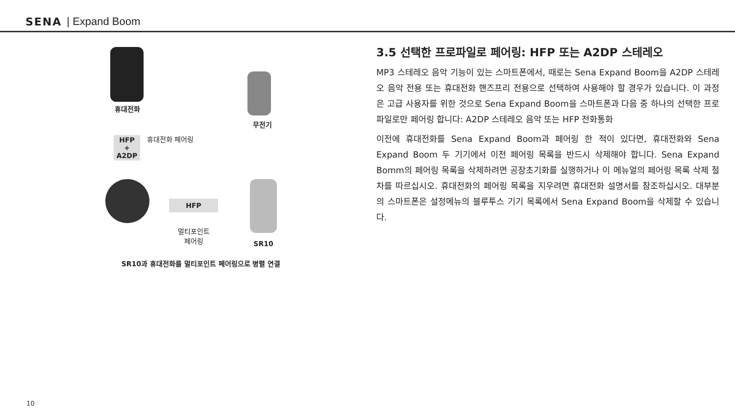SENA | Expand Boom
휴대전화
무전기
HFP
+
A2DP
휴대전화 페어링
HFP
멀티포인트
페어링
SR10
SR10과 휴대전화를 멀티포인트 페어링으로 병렬 연결
3.5 선택한 프로파일로 페어링: HFP 또는 A2DP 스테레오
MP3 스테레오 음악 기능이 있는 스마트폰에서, 때로는 Sena Expand Boom을 A2DP 스테레오 음악 전용 또는 휴대전화 핸즈프리 전용으로 선택하여 사용해야 할 경우가 있습니다. 이 과정은 고급 사용자를 위한 것으로 Sena Expand Boom을 스마트폰과 다음 중 하나의 선택한 프로파일로만 페어링 합니다: A2DP 스테레오 음악 또는 HFP 전화통화
이전에 휴대전화를 Sena Expand Boom과 페어링 한 적이 있다면, 휴대전화와 Sena Expand Boom 두 기기에서 이전 페어링 목록을 반드시 삭제해야 합니다. Sena Expand Bomm의 페어링 목록을 삭제하려면 공장초기화를 실행하거나 이 메뉴얼의 페어링 목록 삭제 절차를 따르십시오. 휴대전화의 페어링 목록을 지우려면 휴대전화 설명서를 참조하십시오. 대부분의 스마트폰은 설정메뉴의 블루투스 기기 목록에서 Sena Expand Boom을 삭제할 수 있습니다.
10